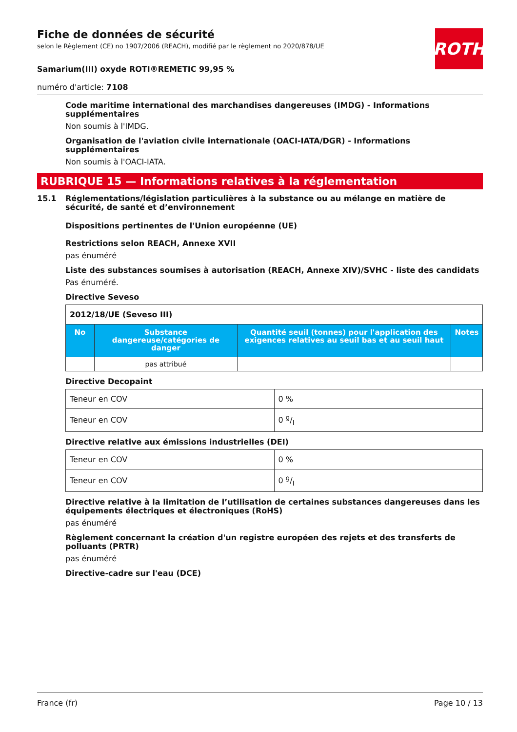ROTH
Fiche de données de sécurité
selon le Règlement (CE) no 1907/2006 (REACH), modifié par le règlement no 2020/878/UE
Samarium(III) oxyde ROTI®REMETIC 99,95 %
numéro d'article: 7108
Code maritime international des marchandises dangereuses (IMDG) - Informations supplémentaires
Non soumis à l'IMDG.
Organisation de l'aviation civile internationale (OACI-IATA/DGR) - Informations supplémentaires
Non soumis à l'OACI-IATA.
RUBRIQUE 15 — Informations relatives à la réglementation
15.1 Réglementations/législation particulières à la substance ou au mélange en matière de sécurité, de santé et d’environnement
Dispositions pertinentes de l'Union européenne (UE)
Restrictions selon REACH, Annexe XVII
pas énuméré
Liste des substances soumises à autorisation (REACH, Annexe XIV)/SVHC - liste des candidats
Pas énuméré.
Directive Seveso
| 2012/18/UE (Seveso III) | | | |
| --- | --- | --- | --- |
| No | Substance dangereuse/catégories de danger | Quantité seuil (tonnes) pour l'application des exigences relatives au seuil bas et au seuil haut | Notes |
| | pas attribué | | |
Directive Decopaint
| Teneur en COV | 0 % |
| Teneur en COV | 0 g/l |
Directive relative aux émissions industrielles (DEI)
| Teneur en COV | 0 % |
| Teneur en COV | 0 g/l |
Directive relative à la limitation de l’utilisation de certaines substances dangereuses dans les équipements électriques et électroniques (RoHS)
pas énuméré
Règlement concernant la création d'un registre européen des rejets et des transferts de polluants (PRTR)
pas énuméré
Directive-cadre sur l'eau (DCE)
France (fr) Page 10 / 13